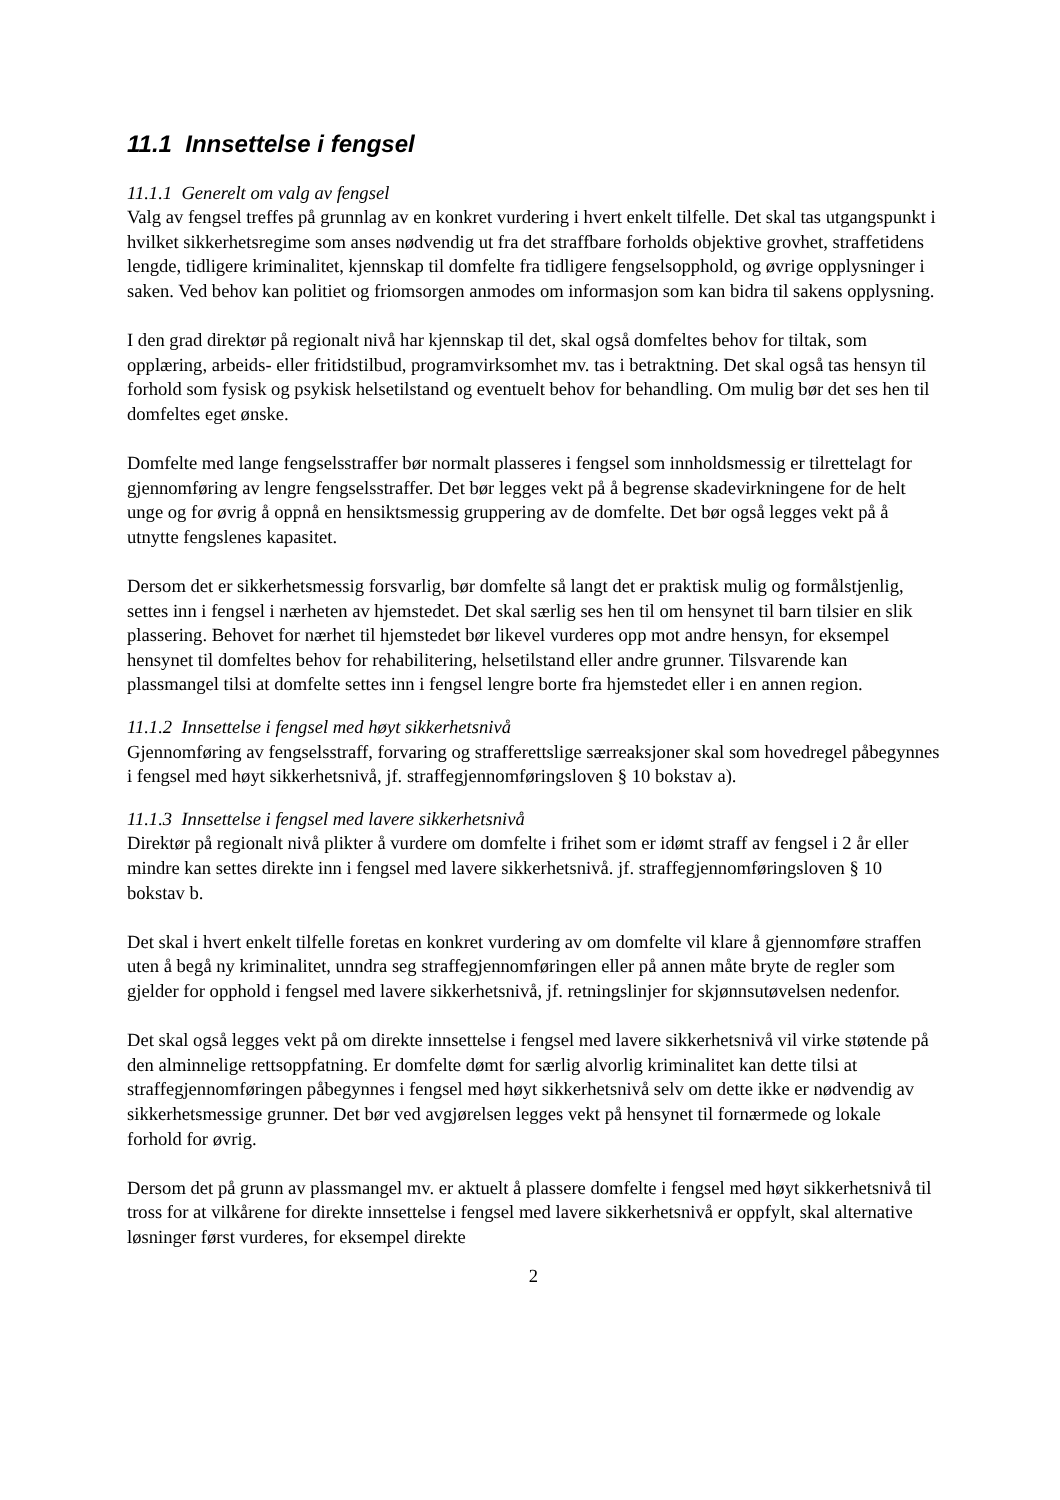11.1 Innsettelse i fengsel
11.1.1 Generelt om valg av fengsel
Valg av fengsel treffes på grunnlag av en konkret vurdering i hvert enkelt tilfelle. Det skal tas utgangspunkt i hvilket sikkerhetsregime som anses nødvendig ut fra det straffbare forholds objektive grovhet, straffetidens lengde, tidligere kriminalitet, kjennskap til domfelte fra tidligere fengselsopphold, og øvrige opplysninger i saken. Ved behov kan politiet og friomsorgen anmodes om informasjon som kan bidra til sakens opplysning.
I den grad direktør på regionalt nivå har kjennskap til det, skal også domfeltes behov for tiltak, som opplæring, arbeids- eller fritidstilbud, programvirksomhet mv. tas i betraktning. Det skal også tas hensyn til forhold som fysisk og psykisk helsetilstand og eventuelt behov for behandling. Om mulig bør det ses hen til domfeltes eget ønske.
Domfelte med lange fengselsstraffer bør normalt plasseres i fengsel som innholdsmessig er tilrettelagt for gjennomføring av lengre fengselsstraffer. Det bør legges vekt på å begrense skadevirkningene for de helt unge og for øvrig å oppnå en hensiktsmessig gruppering av de domfelte. Det bør også legges vekt på å utnytte fengslenes kapasitet.
Dersom det er sikkerhetsmessig forsvarlig, bør domfelte så langt det er praktisk mulig og formålstjenlig, settes inn i fengsel i nærheten av hjemstedet. Det skal særlig ses hen til om hensynet til barn tilsier en slik plassering. Behovet for nærhet til hjemstedet bør likevel vurderes opp mot andre hensyn, for eksempel hensynet til domfeltes behov for rehabilitering, helsetilstand eller andre grunner. Tilsvarende kan plassmangel tilsi at domfelte settes inn i fengsel lengre borte fra hjemstedet eller i en annen region.
11.1.2 Innsettelse i fengsel med høyt sikkerhetsnivå
Gjennomføring av fengselsstraff, forvaring og strafferettslige særreaksjoner skal som hovedregel påbegynnes i fengsel med høyt sikkerhetsnivå, jf. straffegjennomføringsloven § 10 bokstav a).
11.1.3 Innsettelse i fengsel med lavere sikkerhetsnivå
Direktør på regionalt nivå plikter å vurdere om domfelte i frihet som er idømt straff av fengsel i 2 år eller mindre kan settes direkte inn i fengsel med lavere sikkerhetsnivå. jf. straffegjennomføringsloven § 10 bokstav b.
Det skal i hvert enkelt tilfelle foretas en konkret vurdering av om domfelte vil klare å gjennomføre straffen uten å begå ny kriminalitet, unndra seg straffegjennomføringen eller på annen måte bryte de regler som gjelder for opphold i fengsel med lavere sikkerhetsnivå, jf. retningslinjer for skjønnsutøvelsen nedenfor.
Det skal også legges vekt på om direkte innsettelse i fengsel med lavere sikkerhetsnivå vil virke støtende på den alminnelige rettsoppfatning. Er domfelte dømt for særlig alvorlig kriminalitet kan dette tilsi at straffegjennomføringen påbegynnes i fengsel med høyt sikkerhetsnivå selv om dette ikke er nødvendig av sikkerhetsmessige grunner. Det bør ved avgjørelsen legges vekt på hensynet til fornærmede og lokale forhold for øvrig.
Dersom det på grunn av plassmangel mv. er aktuelt å plassere domfelte i fengsel med høyt sikkerhetsnivå til tross for at vilkårene for direkte innsettelse i fengsel med lavere sikkerhetsnivå er oppfylt, skal alternative løsninger først vurderes, for eksempel direkte
2